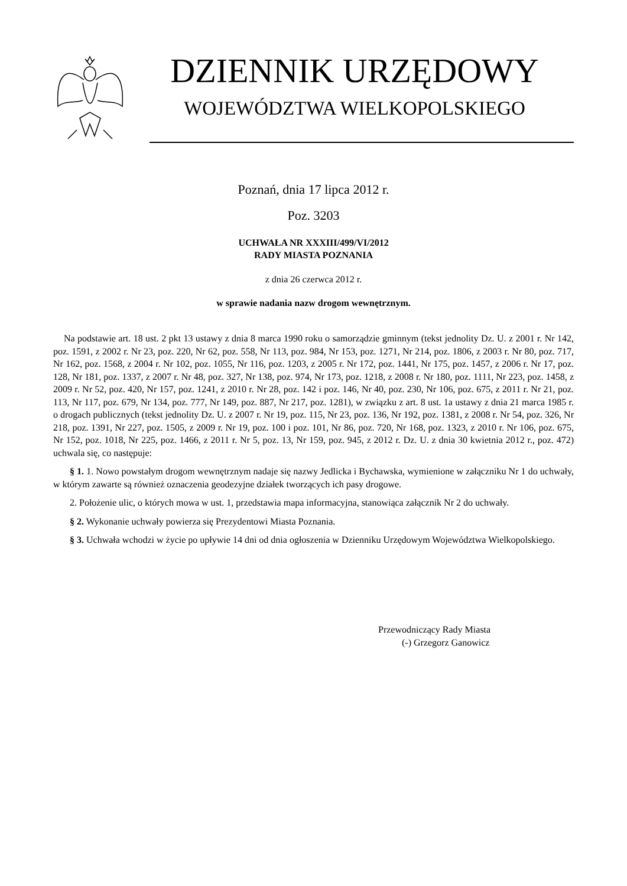DZIENNIK URZĘDOWY
WOJEWÓDZTWA WIELKOPOLSKIEGO
Poznań, dnia 17 lipca 2012 r.
Poz. 3203
UCHWAŁA NR XXXIII/499/VI/2012
RADY MIASTA POZNANIA
z dnia 26 czerwca 2012 r.
w sprawie nadania nazw drogom wewnętrznym.
Na podstawie art. 18 ust. 2 pkt 13 ustawy z dnia 8 marca 1990 roku o samorządzie gminnym (tekst jednolity Dz. U. z 2001 r. Nr 142, poz. 1591, z 2002 r. Nr 23, poz. 220, Nr 62, poz. 558, Nr 113, poz. 984, Nr 153, poz. 1271, Nr 214, poz. 1806, z 2003 r. Nr 80, poz. 717, Nr 162, poz. 1568, z 2004 r. Nr 102, poz. 1055, Nr 116, poz. 1203, z 2005 r. Nr 172, poz. 1441, Nr 175, poz. 1457, z 2006 r. Nr 17, poz. 128, Nr 181, poz. 1337, z 2007 r. Nr 48, poz. 327, Nr 138, poz. 974, Nr 173, poz. 1218, z 2008 r. Nr 180, poz. 1111, Nr 223, poz. 1458, z 2009 r. Nr 52, poz. 420, Nr 157, poz. 1241, z 2010 r. Nr 28, poz. 142 i poz. 146, Nr 40, poz. 230, Nr 106, poz. 675, z 2011 r. Nr 21, poz. 113, Nr 117, poz. 679, Nr 134, poz. 777, Nr 149, poz. 887, Nr 217, poz. 1281), w związku z art. 8 ust. 1a ustawy z dnia 21 marca 1985 r. o drogach publicznych (tekst jednolity Dz. U. z 2007 r. Nr 19, poz. 115, Nr 23, poz. 136, Nr 192, poz. 1381, z 2008 r. Nr 54, poz. 326, Nr 218, poz. 1391, Nr 227, poz. 1505, z 2009 r. Nr 19, poz. 100 i poz. 101, Nr 86, poz. 720, Nr 168, poz. 1323, z 2010 r. Nr 106, poz. 675, Nr 152, poz. 1018, Nr 225, poz. 1466, z 2011 r. Nr 5, poz. 13, Nr 159, poz. 945, z 2012 r. Dz. U. z dnia 30 kwietnia 2012 r., poz. 472) uchwala się, co następuje:
§ 1. 1. Nowo powstałym drogom wewnętrznym nadaje się nazwy Jedlicka i Bychawska, wymienione w załączniku Nr 1 do uchwały, w którym zawarte są również oznaczenia geodezyjne działek tworzących ich pasy drogowe.
2. Położenie ulic, o których mowa w ust. 1, przedstawia mapa informacyjna, stanowiąca załącznik Nr 2 do uchwały.
§ 2. Wykonanie uchwały powierza się Prezydentowi Miasta Poznania.
§ 3. Uchwała wchodzi w życie po upływie 14 dni od dnia ogłoszenia w Dzienniku Urzędowym Województwa Wielkopolskiego.
Przewodniczący Rady Miasta
(-) Grzegorz Ganowicz